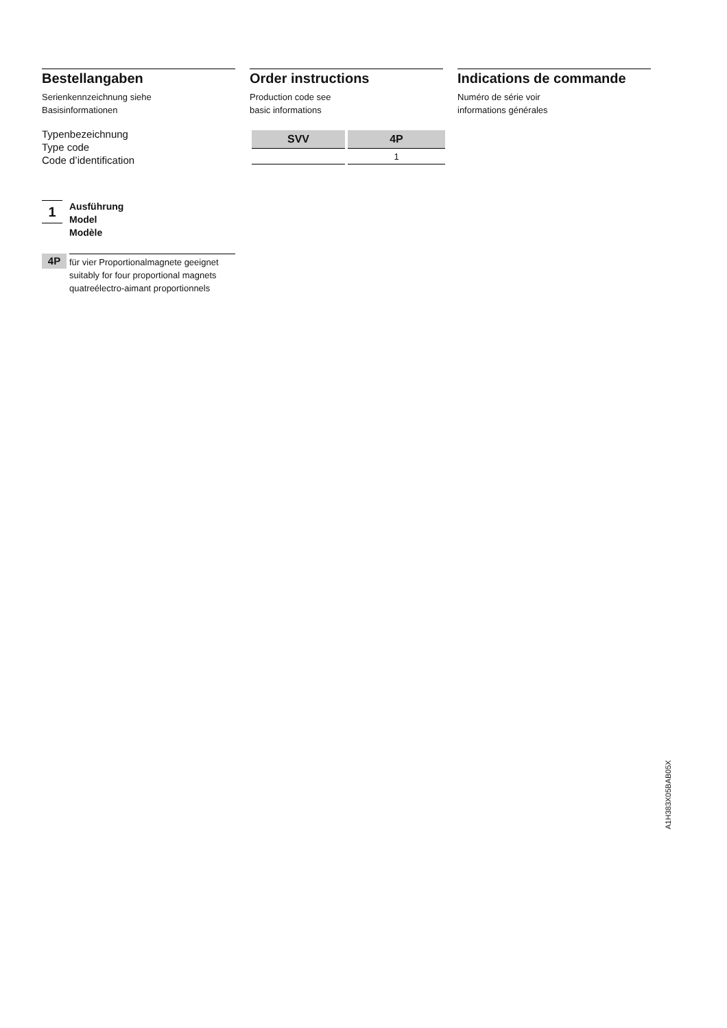Bestellangaben
Serienkennzeichnung siehe
Basisinformationen
Order instructions
Production code see
basic informations
Indications de commande
Numéro de série voir
informations générales
Typenbezeichnung
Type code
Code d’identification
| SVV | 4P |
| --- | --- |
| | 1 |
1
Ausführung
Model
Modèle
4P
für vier Proportionalmagnete geeignet
suitably for four proportional magnets
quatreélectro-aimant proportionnels
A1H383X05BAB05X